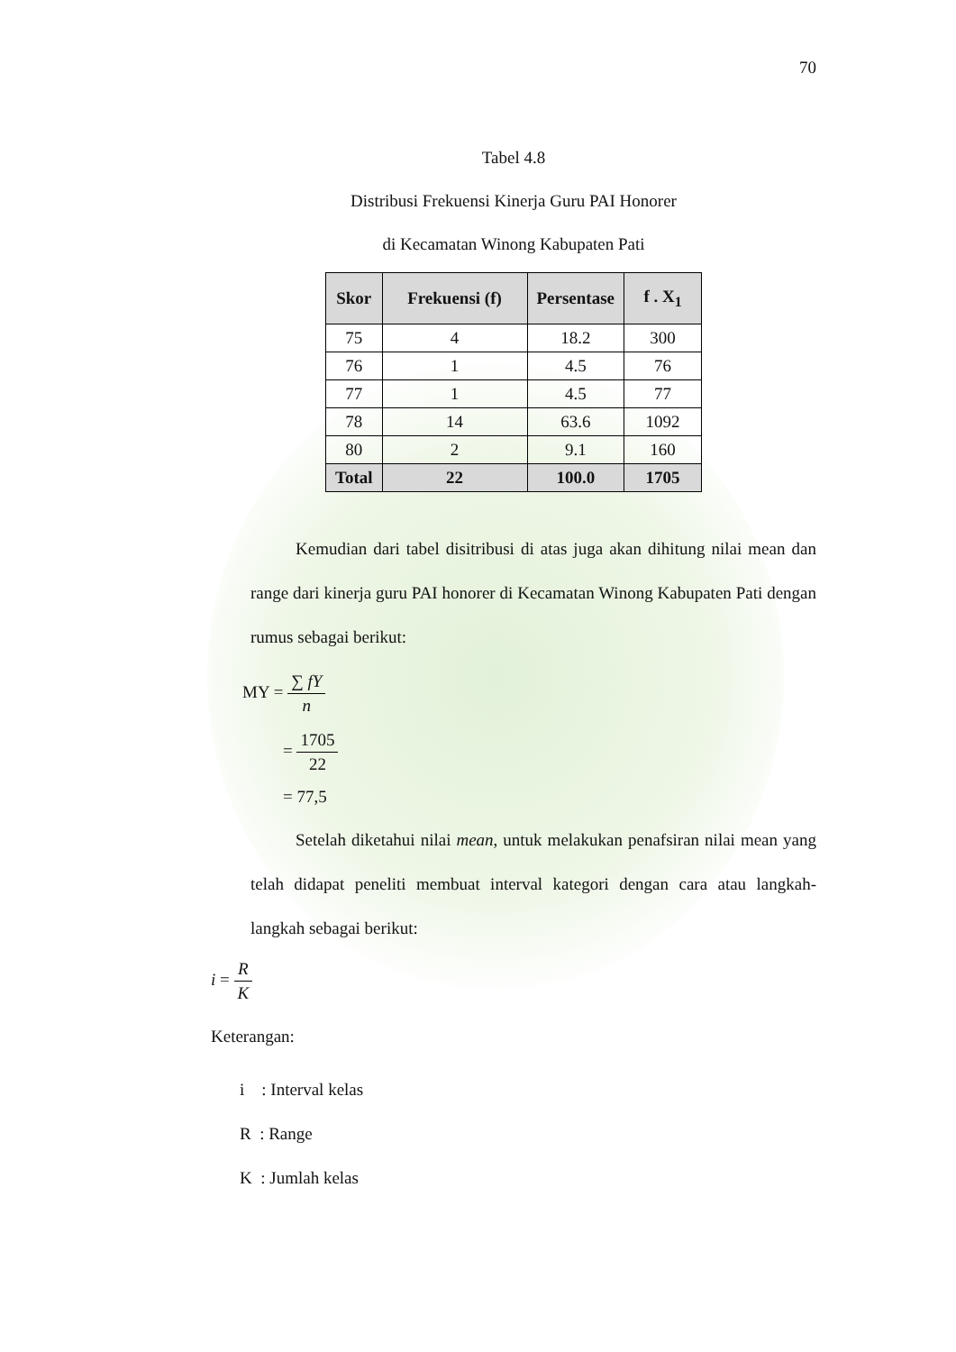70
Tabel 4.8
Distribusi Frekuensi Kinerja Guru PAI Honorer
di Kecamatan Winong Kabupaten Pati
| Skor | Frekuensi (f) | Persentase | f . X<sub>1</sub> |
| --- | --- | --- | --- |
| 75 | 4 | 18.2 | 300 |
| 76 | 1 | 4.5 | 76 |
| 77 | 1 | 4.5 | 77 |
| 78 | 14 | 63.6 | 1092 |
| 80 | 2 | 9.1 | 160 |
| Total | 22 | 100.0 | 1705 |
Kemudian dari tabel disitribusi di atas juga akan dihitung nilai mean dan range dari kinerja guru PAI honorer di Kecamatan Winong Kabupaten Pati dengan rumus sebagai berikut:
MY = ∑ fY n
= 1705 22
= 77,5
Setelah diketahui nilai mean, untuk melakukan penafsiran nilai mean yang telah didapat peneliti membuat interval kategori dengan cara atau langkah-langkah sebagai berikut:
i = R K
Keterangan:
i : Interval kelas
R : Range
K : Jumlah kelas